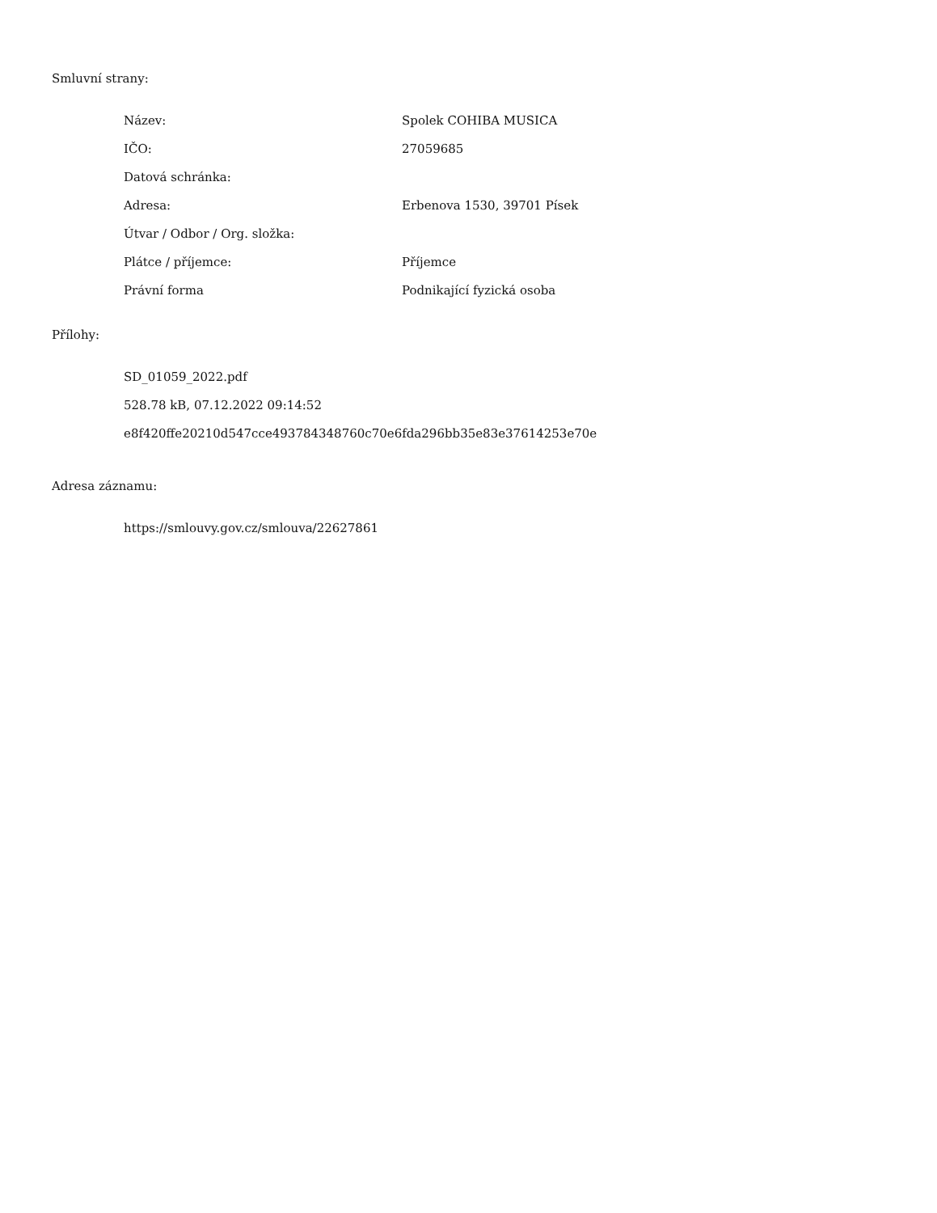Smluvní strany:
| Název: | Spolek COHIBA MUSICA |
| IČO: | 27059685 |
| Datová schránka: | |
| Adresa: | Erbenova 1530, 39701 Písek |
| Útvar / Odbor / Org. složka: | |
| Plátce / příjemce: | Příjemce |
| Právní forma | Podnikající fyzická osoba |
Přílohy:
SD_01059_2022.pdf
528.78 kB, 07.12.2022 09:14:52
e8f420ffe20210d547cce493784348760c70e6fda296bb35e83e37614253e70e
Adresa záznamu:
https://smlouvy.gov.cz/smlouva/22627861